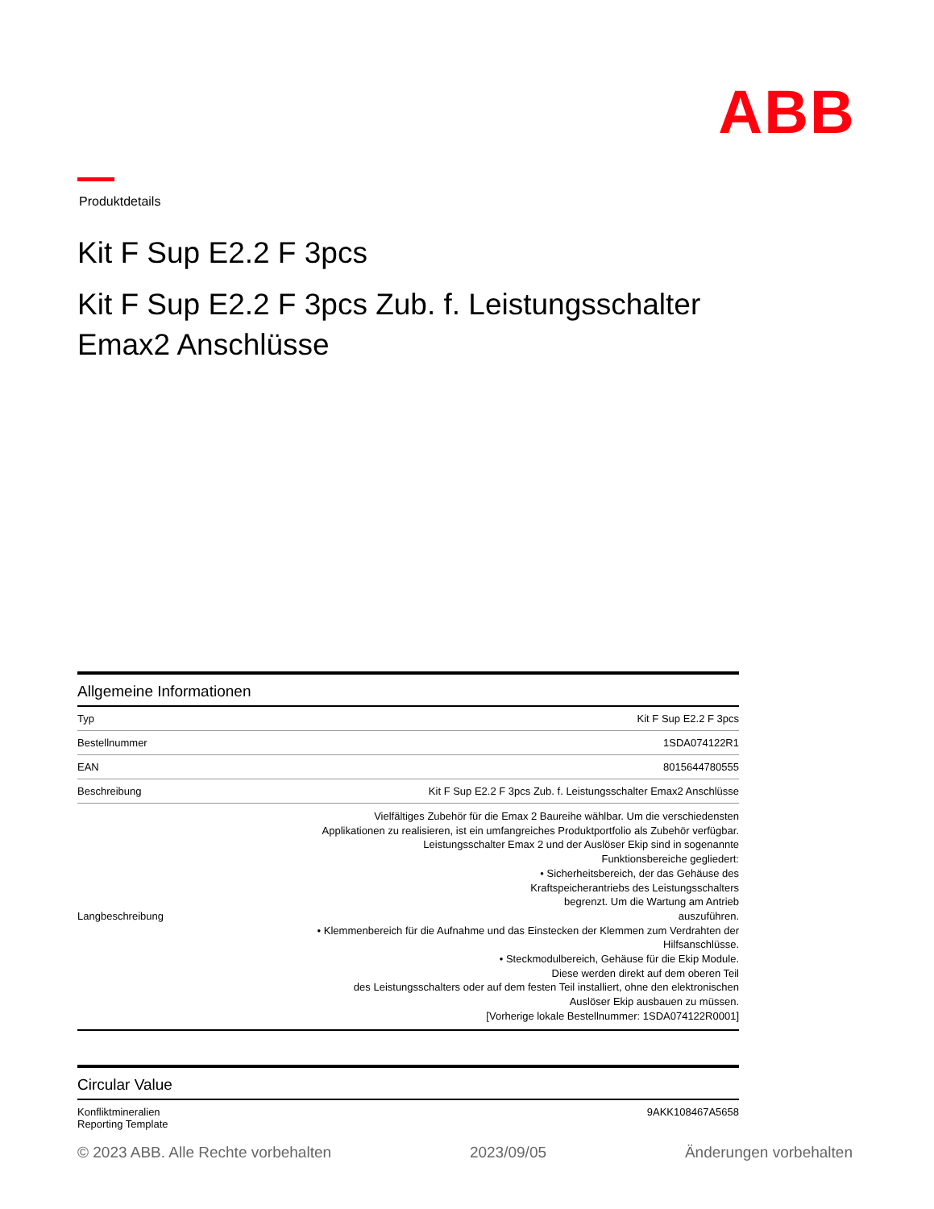ABB
Produktdetails
Kit F Sup E2.2 F 3pcs
Kit F Sup E2.2 F 3pcs Zub. f. Leistungsschalter Emax2 Anschlüsse
Allgemeine Informationen
| Typ | Kit F Sup E2.2 F 3pcs |
| Bestellnummer | 1SDA074122R1 |
| EAN | 8015644780555 |
| Beschreibung | Kit F Sup E2.2 F 3pcs Zub. f. Leistungsschalter Emax2 Anschlüsse |
| Langbeschreibung | Vielfältiges Zubehör für die Emax 2 Baureihe wählbar. Um die verschiedensten Applikationen zu realisieren, ist ein umfangreiches Produktportfolio als Zubehör verfügbar. Leistungsschalter Emax 2 und der Auslöser Ekip sind in sogenannte Funktionsbereiche gegliedert: • Sicherheitsbereich, der das Gehäuse des Kraftspeicherantriebs des Leistungsschalters begrenzt. Um die Wartung am Antrieb auszuführen. • Klemmenbereich für die Aufnahme und das Einstecken der Klemmen zum Verdrahten der Hilfsanschlüsse. • Steckmodulbereich, Gehäuse für die Ekip Module. Diese werden direkt auf dem oberen Teil des Leistungsschalters oder auf dem festen Teil installiert, ohne den elektronischen Auslöser Ekip ausbauen zu müssen. [Vorherige lokale Bestellnummer: 1SDA074122R0001] |
Circular Value
| Konfliktmineralien Reporting Template | 9AKK108467A5658 |
© 2023 ABB. Alle Rechte vorbehalten 2023/09/05 Änderungen vorbehalten